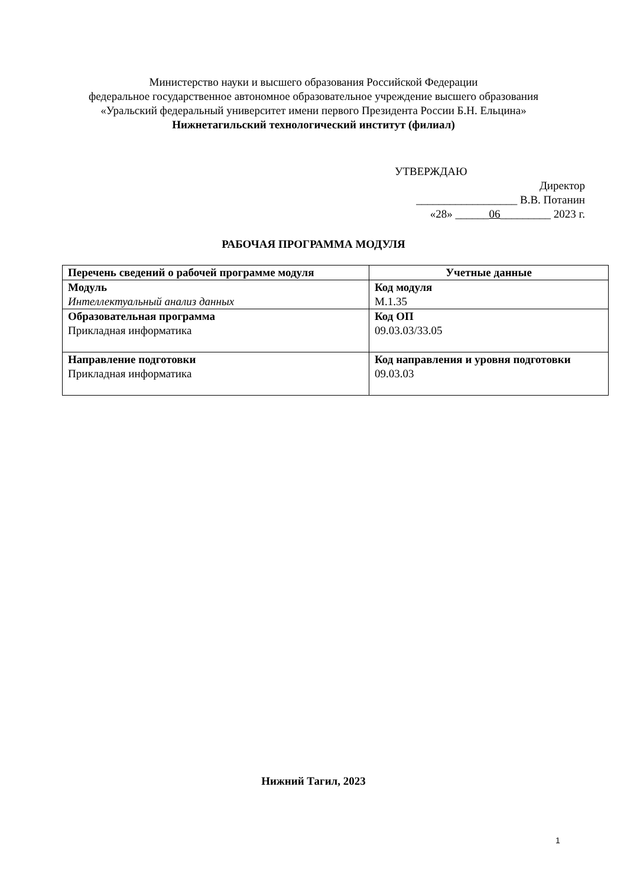Министерство науки и высшего образования Российской Федерации
федеральное государственное автономное образовательное учреждение высшего образования
«Уральский федеральный университет имени первого Президента России Б.Н. Ельцина»
Нижнетагильский технологический институт (филиал)
УТВЕРЖДАЮ
Директор
__________________ В.В. Потанин
«28» ______06_________ 2023 г.
РАБОЧАЯ ПРОГРАММА МОДУЛЯ
| Перечень сведений о рабочей программе модуля | Учетные данные |
| --- | --- |
| Модуль Интеллектуальный анализ данных | Код модуля М.1.35 |
| Образовательная программа Прикладная информатика | Код ОП 09.03.03/33.05 |
| Направление подготовки Прикладная информатика | Код направления и уровня подготовки 09.03.03 |
Нижний Тагил, 2023
1